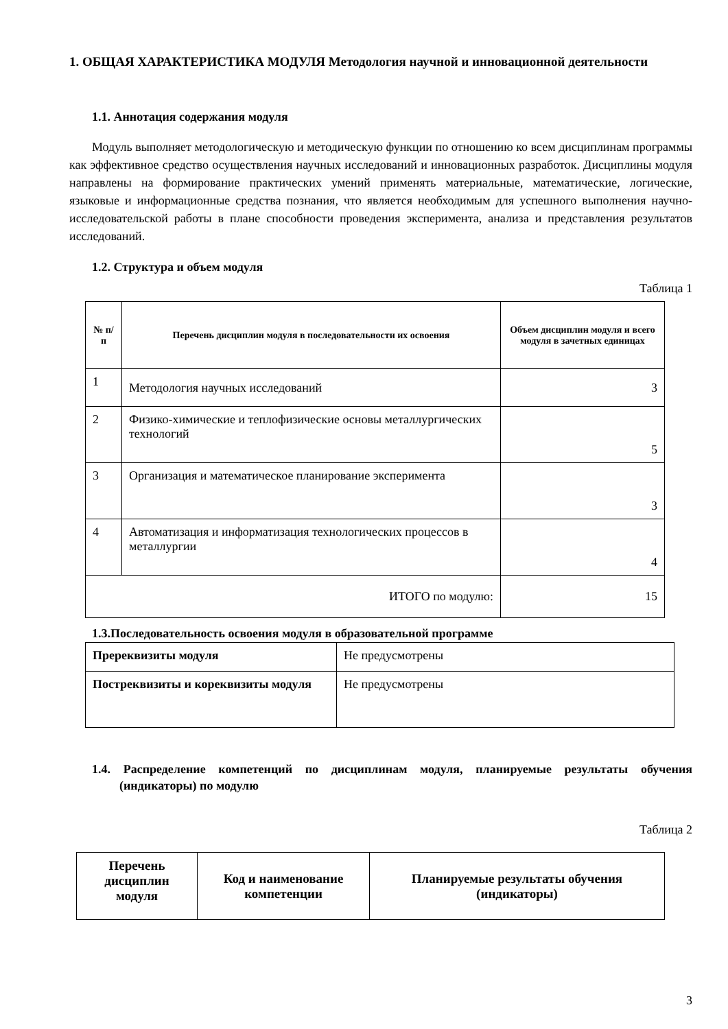1. ОБЩАЯ ХАРАКТЕРИСТИКА МОДУЛЯ Методология научной и инновационной деятельности
1.1. Аннотация содержания модуля
Модуль выполняет методологическую и методическую функции по отношению ко всем дисциплинам программы как эффективное средство осуществления научных исследований и инновационных разработок. Дисциплины модуля направлены на формирование практических умений применять материальные, математические, логические, языковые и информационные средства познания, что является необходимым для успешного выполнения научно-исследовательской работы в плане способности проведения эксперимента, анализа и представления результатов исследований.
1.2. Структура и объем модуля
Таблица 1
| № п/п | Перечень дисциплин модуля в последовательности их освоения | Объем дисциплин модуля и всего модуля в зачетных единицах |
| --- | --- | --- |
| 1 | Методология научных исследований | 3 |
| 2 | Физико-химические и теплофизические основы металлургических технологий | 5 |
| 3 | Организация и математическое планирование эксперимента | 3 |
| 4 | Автоматизация и информатизация технологических процессов в металлургии | 4 |
| ИТОГО по модулю: | | 15 |
1.3.Последовательность освоения модуля в образовательной программе
| Пререквизиты модуля | Не предусмотрены |
| Постреквизиты и кореквизиты модуля | Не предусмотрены |
1.4. Распределение компетенций по дисциплинам модуля, планируемые результаты обучения (индикаторы) по модулю
Таблица 2
| Перечень дисциплин модуля | Код и наименование компетенции | Планируемые результаты обучения (индикаторы) |
| --- | --- | --- |
3